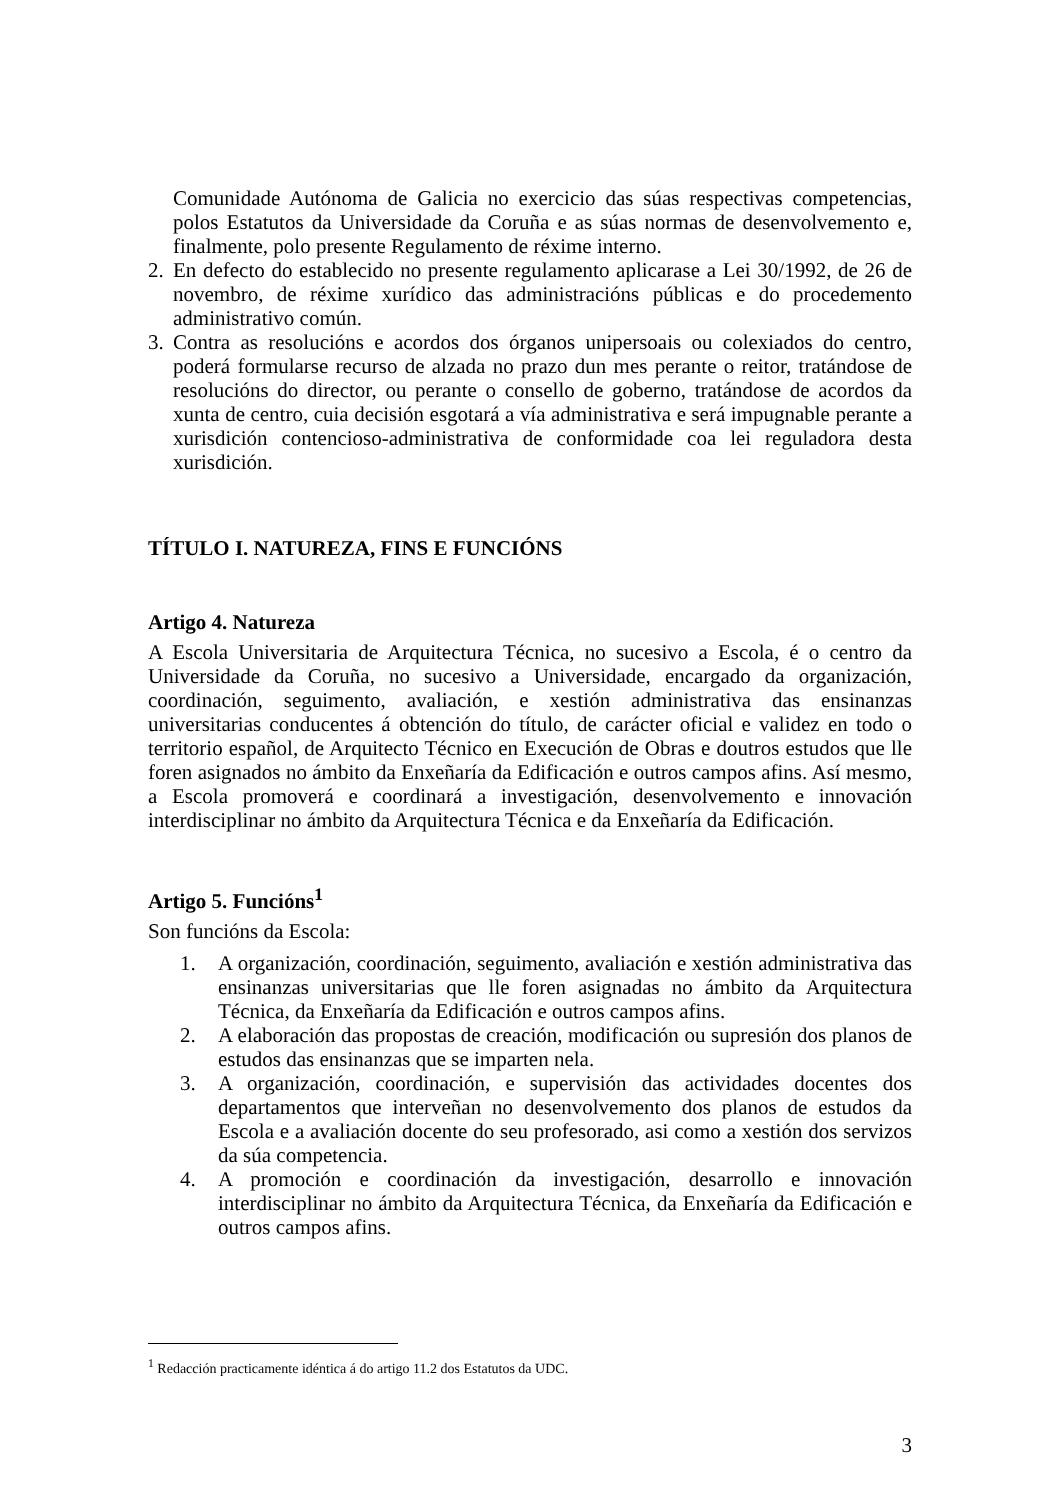Comunidade Autónoma de Galicia no exercicio das súas respectivas competencias, polos Estatutos da Universidade da Coruña e as súas normas de desenvolvemento e, finalmente, polo presente Regulamento de réxime interno.
2.
En defecto do establecido no presente regulamento aplicarase a Lei 30/1992, de 26 de novembro, de réxime xurídico das administracións públicas e do procedemento administrativo común.
3.
Contra as resolucións e acordos dos órganos unipersoais ou colexiados do centro, poderá formularse recurso de alzada no prazo dun mes perante o reitor, tratándose de resolucións do director, ou perante o consello de goberno, tratándose de acordos da xunta de centro, cuia decisión esgotará a vía administrativa e será impugnable perante a xurisdición contencioso-administrativa de conformidade coa lei reguladora desta xurisdición.
TÍTULO I. NATUREZA, FINS E FUNCIÓNS
Artigo 4. Natureza
A Escola Universitaria de Arquitectura Técnica, no sucesivo a Escola, é o centro da Universidade da Coruña, no sucesivo a Universidade, encargado da organización, coordinación, seguimento, avaliación, e xestión administrativa das ensinanzas universitarias conducentes á obtención do título, de carácter oficial e validez en todo o territorio español, de Arquitecto Técnico en Execución de Obras e doutros estudos que lle foren asignados no ámbito da Enxeñaría da Edificación e outros campos afins. Así mesmo, a Escola promoverá e coordinará a investigación, desenvolvemento e innovación interdisciplinar no ámbito da Arquitectura Técnica e da Enxeñaría da Edificación.
Artigo 5. Funcións<sup>1</sup>
Son funcións da Escola:
1. A organización, coordinación, seguimento, avaliación e xestión administrativa das ensinanzas universitarias que lle foren asignadas no ámbito da Arquitectura Técnica, da Enxeñaría da Edificación e outros campos afins.
2. A elaboración das propostas de creación, modificación ou supresión dos planos de estudos das ensinanzas que se imparten nela.
3. A organización, coordinación, e supervisión das actividades docentes dos departamentos que interveñan no desenvolvemento dos planos de estudos da Escola e a avaliación docente do seu profesorado, asi como a xestión dos servizos da súa competencia.
4. A promoción e coordinación da investigación, desarrollo e innovación interdisciplinar no ámbito da Arquitectura Técnica, da Enxeñaría da Edificación e outros campos afins.
<sup>1</sup> Redacción practicamente idéntica á do artigo 11.2 dos Estatutos da UDC.
3